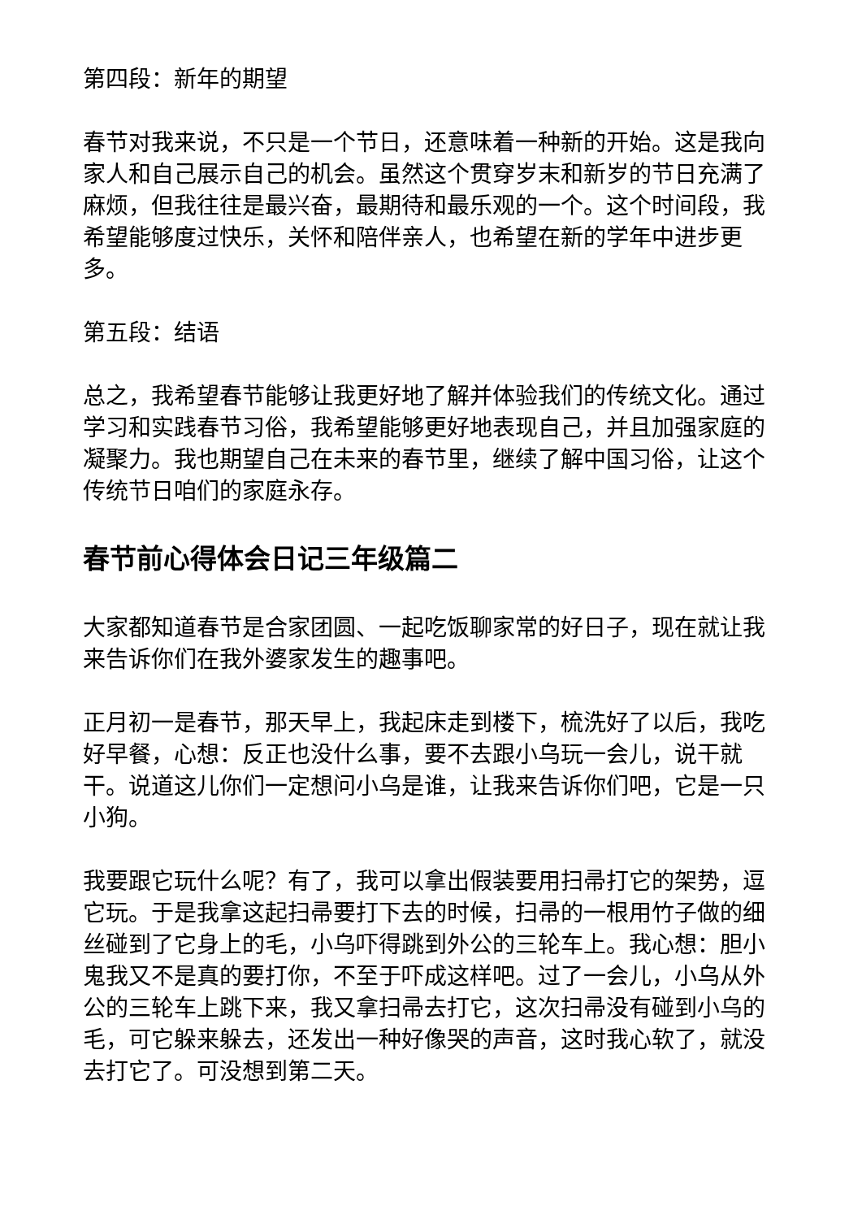第四段：新年的期望
春节对我来说，不只是一个节日，还意味着一种新的开始。这是我向家人和自己展示自己的机会。虽然这个贯穿岁末和新岁的节日充满了麻烦，但我往往是最兴奋，最期待和最乐观的一个。这个时间段，我希望能够度过快乐，关怀和陪伴亲人，也希望在新的学年中进步更多。
第五段：结语
总之，我希望春节能够让我更好地了解并体验我们的传统文化。通过学习和实践春节习俗，我希望能够更好地表现自己，并且加强家庭的凝聚力。我也期望自己在未来的春节里，继续了解中国习俗，让这个传统节日咱们的家庭永存。
春节前心得体会日记三年级篇二
大家都知道春节是合家团圆、一起吃饭聊家常的好日子，现在就让我来告诉你们在我外婆家发生的趣事吧。
正月初一是春节，那天早上，我起床走到楼下，梳洗好了以后，我吃好早餐，心想：反正也没什么事，要不去跟小乌玩一会儿，说干就干。说道这儿你们一定想问小乌是谁，让我来告诉你们吧，它是一只小狗。
我要跟它玩什么呢？有了，我可以拿出假装要用扫帚打它的架势，逗它玩。于是我拿这起扫帚要打下去的时候，扫帚的一根用竹子做的细丝碰到了它身上的毛，小乌吓得跳到外公的三轮车上。我心想：胆小鬼我又不是真的要打你，不至于吓成这样吧。过了一会儿，小乌从外公的三轮车上跳下来，我又拿扫帚去打它，这次扫帚没有碰到小乌的毛，可它躲来躲去，还发出一种好像哭的声音，这时我心软了，就没去打它了。可没想到第二天。